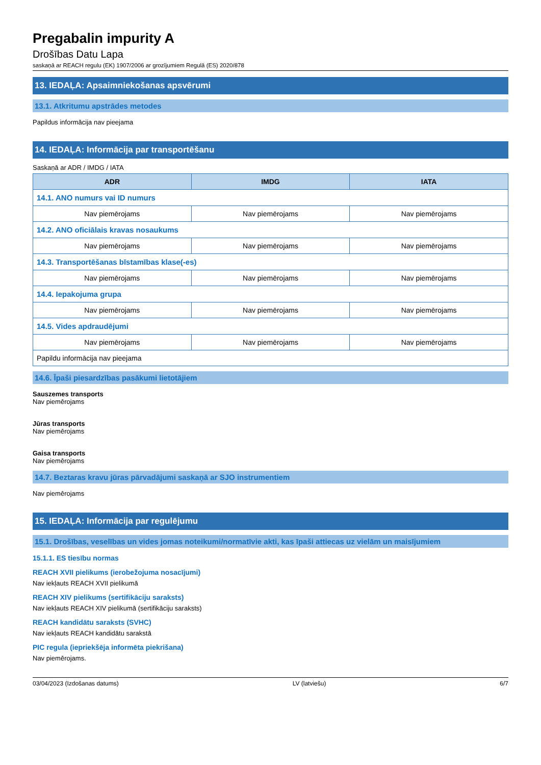Pregabalin impurity A
Drošības Datu Lapa
saskaņā ar REACH regulu (EK) 1907/2006 ar grozījumiem Regulā (ES) 2020/878
13. IEDAĻA: Apsaimniekošanas apsvērumi
13.1. Atkritumu apstrādes metodes
Papildus informācija nav pieejama
14. IEDAĻA: Informācija par transportēšanu
Saskaņā ar ADR / IMDG / IATA
| ADR | IMDG | IATA |
| --- | --- | --- |
| 14.1. ANO numurs vai ID numurs | | |
| Nav piemērojams | Nav piemērojams | Nav piemērojams |
| 14.2. ANO oficiālais kravas nosaukums | | |
| Nav piemērojams | Nav piemērojams | Nav piemērojams |
| 14.3. Transportēšanas bīstamības klase(-es) | | |
| Nav piemērojams | Nav piemērojams | Nav piemērojams |
| 14.4. Iepakojuma grupa | | |
| Nav piemērojams | Nav piemērojams | Nav piemērojams |
| 14.5. Vides apdraudējumi | | |
| Nav piemērojams | Nav piemērojams | Nav piemērojams |
| Papildu informācija nav pieejama | | |
14.6. Īpaši piesardzības pasākumi lietotājiem
Sauszemes transports
Nav piemērojams
Jūras transports
Nav piemērojams
Gaisa transports
Nav piemērojams
14.7. Beztaras kravu jūras pārvadājumi saskaņā ar SJO instrumentiem
Nav piemērojams
15. IEDAĻA: Informācija par regulējumu
15.1. Drošības, veselības un vides jomas noteikumi/normatīvie akti, kas īpaši attiecas uz vielām un maisījumiem
15.1.1. ES tiesību normas
REACH XVII pielikums (ierobežojuma nosacījumi)
Nav iekļauts REACH XVII pielikumā
REACH XIV pielikums (sertifikāciju saraksts)
Nav iekļauts REACH XIV pielikumā (sertifikāciju saraksts)
REACH kandidātu saraksts (SVHC)
Nav iekļauts REACH kandidātu sarakstā
PIC regula (iepriekšēja informēta piekrišana)
Nav piemērojams.
03/04/2023 (Izdošanas datums) LV (latviešu) 6/7